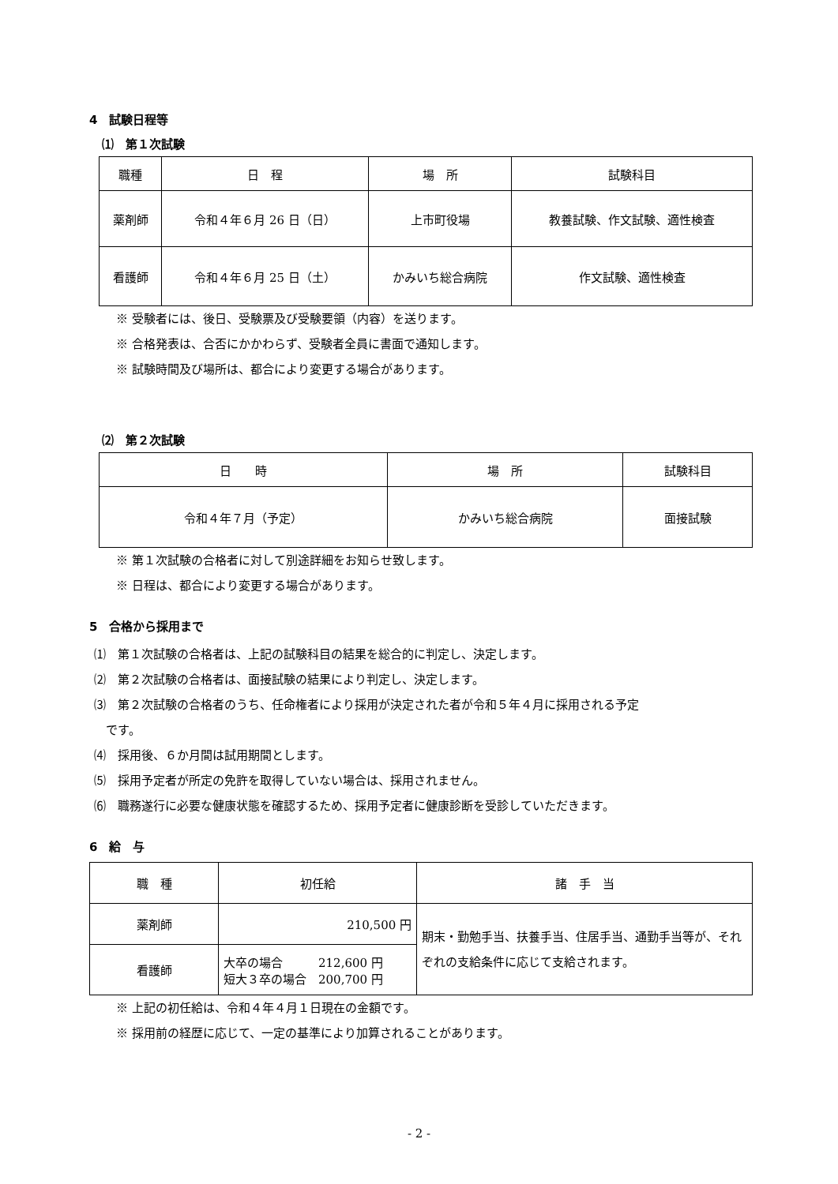4　試験日程等
⑴　第１次試験
| 職種 | 日 程 | 場 所 | 試験科目 |
| --- | --- | --- | --- |
| 薬剤師 | 令和４年６月 26 日（日） | 上市町役場 | 教養試験、作文試験、適性検査 |
| 看護師 | 令和４年６月 25 日（土） | かみいち総合病院 | 作文試験、適性検査 |
※ 受験者には、後日、受験票及び受験要領（内容）を送ります。
※ 合格発表は、合否にかかわらず、受験者全員に書面で通知します。
※ 試験時間及び場所は、都合により変更する場合があります。
⑵　第２次試験
| 日 時 | 場 所 | 試験科目 |
| --- | --- | --- |
| 令和４年７月（予定） | かみいち総合病院 | 面接試験 |
※ 第１次試験の合格者に対して別途詳細をお知らせ致します。
※ 日程は、都合により変更する場合があります。
5　合格から採用まで
⑴　第１次試験の合格者は、上記の試験科目の結果を総合的に判定し、決定します。
⑵　第２次試験の合格者は、面接試験の結果により判定し、決定します。
⑶　第２次試験の合格者のうち、任命権者により採用が決定された者が令和５年４月に採用される予定
　です。
⑷　採用後、６か月間は試用期間とします。
⑸　採用予定者が所定の免許を取得していない場合は、採用されません。
⑹　職務遂行に必要な健康状態を確認するため、採用予定者に健康診断を受診していただきます。
6　給　与
| 職 種 | 初任給 | 諸 手 当 |
| --- | --- | --- |
| 薬剤師 | 210,500 円 | 期末・勤勉手当、扶養手当、住居手当、通勤手当等が、それぞれの支給条件に応じて支給されます。 |
| 看護師 | 大卒の場合 212,600 円 短大３卒の場合 200,700 円 | |
※ 上記の初任給は、令和４年４月１日現在の金額です。
※ 採用前の経歴に応じて、一定の基準により加算されることがあります。
- 2 -